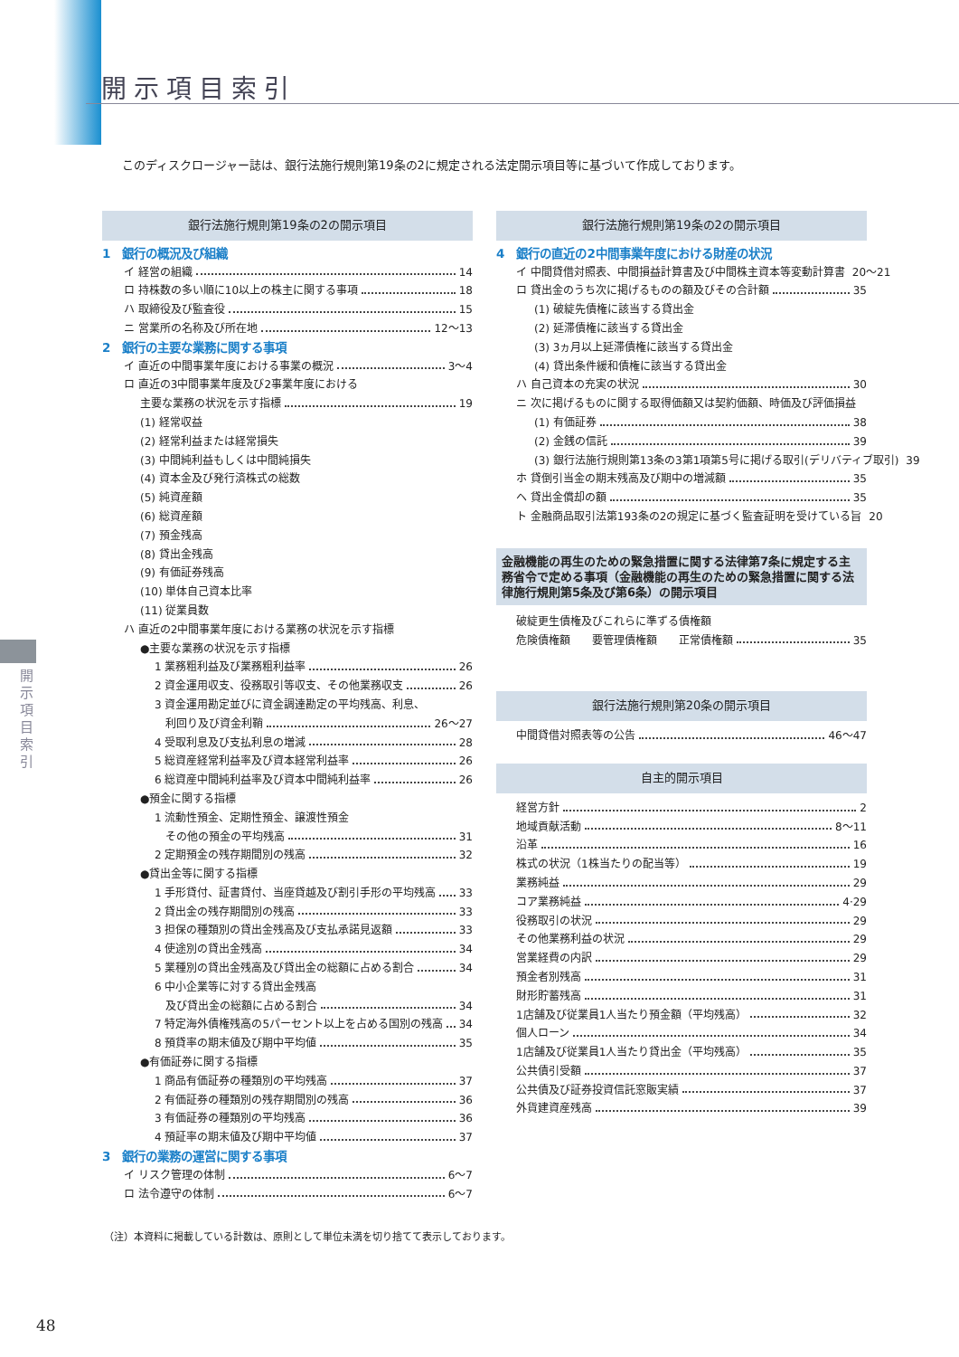開示項目索引
このディスクロージャー誌は、銀行法施行規則第19条の2に規定される法定開示項目等に基づいて作成しております。
開示項目索引
銀行法施行規則第19条の2の開示項目
1　銀行の概況及び組織
イ 経営の組織 14
ロ 持株数の多い順に10以上の株主に関する事項 18
ハ 取締役及び監査役 15
ニ 営業所の名称及び所在地 12～13
2　銀行の主要な業務に関する事項
イ 直近の中間事業年度における事業の概況 3～4
ロ 直近の3中間事業年度及び2事業年度における
主要な業務の状況を示す指標 19
(1) 経常収益
(2) 経常利益または経常損失
(3) 中間純利益もしくは中間純損失
(4) 資本金及び発行済株式の総数
(5) 純資産額
(6) 総資産額
(7) 預金残高
(8) 貸出金残高
(9) 有価証券残高
(10) 単体自己資本比率
(11) 従業員数
ハ 直近の2中間事業年度における業務の状況を示す指標
●主要な業務の状況を示す指標
1 業務粗利益及び業務粗利益率 26
2 資金運用収支、役務取引等収支、その他業務収支 26
3 資金運用勘定並びに資金調達勘定の平均残高、利息、
　利回り及び資金利鞘 26～27
4 受取利息及び支払利息の増減 28
5 総資産経常利益率及び資本経常利益率 26
6 総資産中間純利益率及び資本中間純利益率 26
●預金に関する指標
1 流動性預金、定期性預金、譲渡性預金
　その他の預金の平均残高 31
2 定期預金の残存期間別の残高 32
●貸出金等に関する指標
1 手形貸付、証書貸付、当座貸越及び割引手形の平均残高 33
2 貸出金の残存期間別の残高 33
3 担保の種類別の貸出金残高及び支払承諾見返額 33
4 使途別の貸出金残高 34
5 業種別の貸出金残高及び貸出金の総額に占める割合 34
6 中小企業等に対する貸出金残高
　及び貸出金の総額に占める割合 34
7 特定海外債権残高の5パーセント以上を占める国別の残高 34
8 預貸率の期末値及び期中平均値 35
●有価証券に関する指標
1 商品有価証券の種類別の平均残高 37
2 有価証券の種類別の残存期間別の残高 36
3 有価証券の種類別の平均残高 36
4 預証率の期末値及び期中平均値 37
3　銀行の業務の運営に関する事項
イ リスク管理の体制 6～7
ロ 法令遵守の体制 6～7
（注）本資料に掲載している計数は、原則として単位未満を切り捨てて表示しております。
銀行法施行規則第19条の2の開示項目
4　銀行の直近の2中間事業年度における財産の状況
イ 中間貸借対照表、中間損益計算書及び中間株主資本等変動計算書 20～21
ロ 貸出金のうち次に掲げるものの額及びその合計額 35
(1) 破綻先債権に該当する貸出金
(2) 延滞債権に該当する貸出金
(3) 3ヵ月以上延滞債権に該当する貸出金
(4) 貸出条件緩和債権に該当する貸出金
ハ 自己資本の充実の状況 30
ニ 次に掲げるものに関する取得価額又は契約価額、時価及び評価損益
(1) 有価証券 38
(2) 金銭の信託 39
(3) 銀行法施行規則第13条の3第1項第5号に掲げる取引(デリバティブ取引) 39
ホ 貸倒引当金の期末残高及び期中の増減額 35
ヘ 貸出金償却の額 35
ト 金融商品取引法第193条の2の規定に基づく監査証明を受けている旨 20
金融機能の再生のための緊急措置に関する法律第7条に規定する主務省令で定める事項（金融機能の再生のための緊急措置に関する法律施行規則第5条及び第6条）の開示項目
破綻更生債権及びこれらに準ずる債権額
危険債権額　　要管理債権額　　正常債権額 35
銀行法施行規則第20条の開示項目
中間貸借対照表等の公告 46～47
自主的開示項目
経営方針 2
地域貢献活動 8～11
沿革 16
株式の状況（1株当たりの配当等） 19
業務純益 29
コア業務純益 4·29
役務取引の状況 29
その他業務利益の状況 29
営業経費の内訳 29
預金者別残高 31
財形貯蓄残高 31
1店舗及び従業員1人当たり預金額（平均残高） 32
個人ローン 34
1店舗及び従業員1人当たり貸出金（平均残高） 35
公共債引受額 37
公共債及び証券投資信託窓販実績 37
外貨建資産残高 39
48